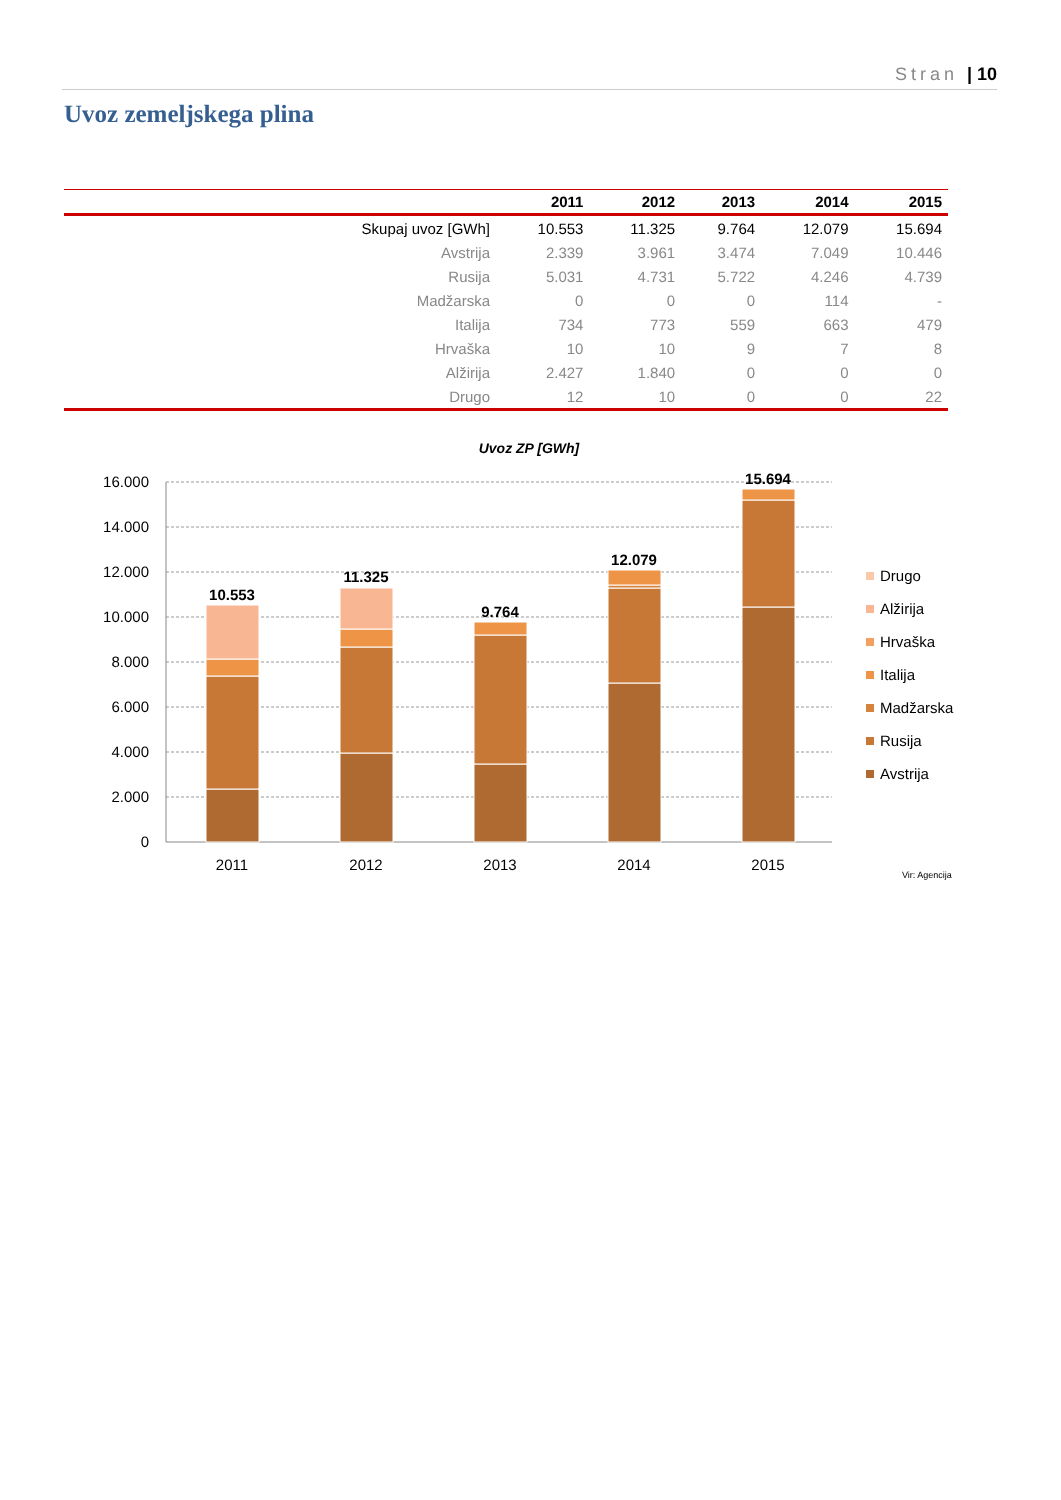Stran | 10
Uvoz zemeljskega plina
| | 2011 | 2012 | 2013 | 2014 | 2015 |
| --- | --- | --- | --- | --- | --- |
| Skupaj uvoz [GWh] | 10.553 | 11.325 | 9.764 | 12.079 | 15.694 |
| Avstrija | 2.339 | 3.961 | 3.474 | 7.049 | 10.446 |
| Rusija | 5.031 | 4.731 | 5.722 | 4.246 | 4.739 |
| Madžarska | 0 | 0 | 0 | 114 | - |
| Italija | 734 | 773 | 559 | 663 | 479 |
| Hrvaška | 10 | 10 | 9 | 7 | 8 |
| Alžirija | 2.427 | 1.840 | 0 | 0 | 0 |
| Drugo | 12 | 10 | 0 | 0 | 22 |
Uvoz ZP [GWh]
16.000
14.000
12.000
10.000
8.000
6.000
4.000
2.000
0
10.553
11.325
9.764
12.079
15.694
2011
2012
2013
2014
2015
Drugo
Alžirija
Hrvaška
Italija
Madžarska
Rusija
Avstrija
Vir: Agencija